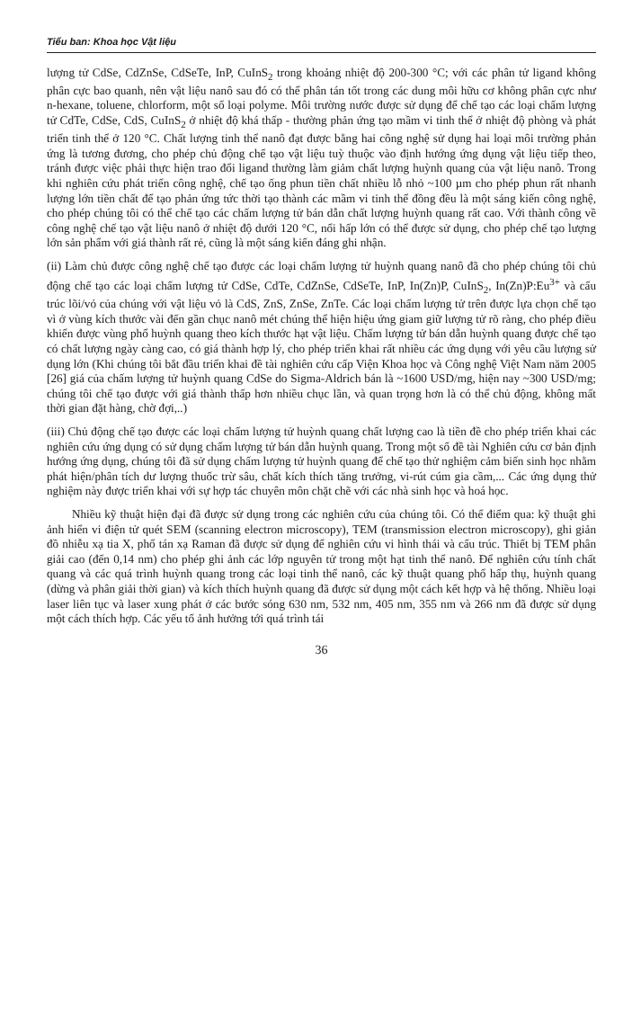Tiểu ban: Khoa học Vật liệu
lượng tử CdSe, CdZnSe, CdSeTe, InP, CuInS<sub>2</sub> trong khoảng nhiệt độ 200-300 °C; với các phân tử ligand không phân cực bao quanh, nên vật liệu nanô sau đó có thể phân tán tốt trong các dung môi hữu cơ không phân cực như n-hexane, toluene, chlorform, một số loại polyme. Môi trường nước được sử dụng để chế tạo các loại chấm lượng tử CdTe, CdSe, CdS, CuInS<sub>2</sub> ở nhiệt độ khá thấp - thường phản ứng tạo mầm vi tinh thể ở nhiệt độ phòng và phát triển tinh thể ở 120 °C. Chất lượng tinh thể nanô đạt được bằng hai công nghệ sử dụng hai loại môi trường phản ứng là tương đương, cho phép chủ động chế tạo vật liệu tuỳ thuộc vào định hướng ứng dụng vật liệu tiếp theo, tránh được việc phải thực hiện trao đổi ligand thường làm giảm chất lượng huỳnh quang của vật liệu nanô. Trong khi nghiên cứu phát triển công nghệ, chế tạo ống phun tiền chất nhiều lỗ nhỏ ~100 µm cho phép phun rất nhanh lượng lớn tiền chất để tạo phản ứng tức thời tạo thành các mầm vi tinh thể đồng đều là một sáng kiến công nghệ, cho phép chúng tôi có thể chế tạo các chấm lượng tử bán dẫn chất lượng huỳnh quang rất cao. Với thành công về công nghệ chế tạo vật liệu nanô ở nhiệt độ dưới 120 °C, nổi hấp lớn có thể được sử dụng, cho phép chế tạo lượng lớn sản phẩm với giá thành rất rẻ, cũng là một sáng kiến đáng ghi nhận.
(ii) Làm chủ được công nghệ chế tạo được các loại chấm lượng tử huỳnh quang nanô đã cho phép chúng tôi chủ động chế tạo các loại chấm lượng tử CdSe, CdTe, CdZnSe, CdSeTe, InP, In(Zn)P, CuInS<sub>2</sub>, In(Zn)P:Eu<sup>3+</sup> và cấu trúc lõi/vỏ của chúng với vật liệu vỏ là CdS, ZnS, ZnSe, ZnTe. Các loại chấm lượng tử trên được lựa chọn chế tạo vì ở vùng kích thước vài đến gần chục nanô mét chúng thể hiện hiệu ứng giam giữ lượng tử rõ ràng, cho phép điều khiển được vùng phổ huỳnh quang theo kích thước hạt vật liệu. Chấm lượng tử bán dẫn huỳnh quang được chế tạo có chất lượng ngày càng cao, có giá thành hợp lý, cho phép triển khai rất nhiều các ứng dụng với yêu cầu lượng sử dụng lớn (Khi chúng tôi bắt đầu triển khai đề tài nghiên cứu cấp Viện Khoa học và Công nghệ Việt Nam năm 2005 [26] giá của chấm lượng tử huỳnh quang CdSe do Sigma-Aldrich bán là ~1600 USD/mg, hiện nay ~300 USD/mg; chúng tôi chế tạo được với giá thành thấp hơn nhiều chục lần, và quan trọng hơn là có thể chủ động, không mất thời gian đặt hàng, chờ đợi,..)
(iii) Chủ động chế tạo được các loại chấm lượng tử huỳnh quang chất lượng cao là tiền đề cho phép triển khai các nghiên cứu ứng dụng có sử dụng chấm lượng tử bán dẫn huỳnh quang. Trong một số đề tài Nghiên cứu cơ bản định hướng ứng dụng, chúng tôi đã sử dụng chấm lượng tử huỳnh quang để chế tạo thử nghiệm cảm biến sinh học nhằm phát hiện/phân tích dư lượng thuốc trừ sâu, chất kích thích tăng trưởng, vi-rút cúm gia cầm,... Các ứng dụng thử nghiệm này được triển khai với sự hợp tác chuyên môn chặt chẽ với các nhà sinh học và hoá học.
Nhiều kỹ thuật hiện đại đã được sử dụng trong các nghiên cứu của chúng tôi. Có thể điểm qua: kỹ thuật ghi ảnh hiển vi điện tử quét SEM (scanning electron microscopy), TEM (transmission electron microscopy), ghi giản đồ nhiễu xạ tia X, phổ tán xạ Raman đã được sử dụng để nghiên cứu vi hình thái và cấu trúc. Thiết bị TEM phân giải cao (đến 0,14 nm) cho phép ghi ảnh các lớp nguyên tử trong một hạt tinh thể nanô. Để nghiên cứu tính chất quang và các quá trình huỳnh quang trong các loại tinh thể nanô, các kỹ thuật quang phổ hấp thụ, huỳnh quang (dừng và phân giải thời gian) và kích thích huỳnh quang đã được sử dụng một cách kết hợp và hệ thống. Nhiều loại laser liên tục và laser xung phát ở các bước sóng 630 nm, 532 nm, 405 nm, 355 nm và 266 nm đã được sử dụng một cách thích hợp. Các yếu tố ảnh hưởng tới quá trình tái
36